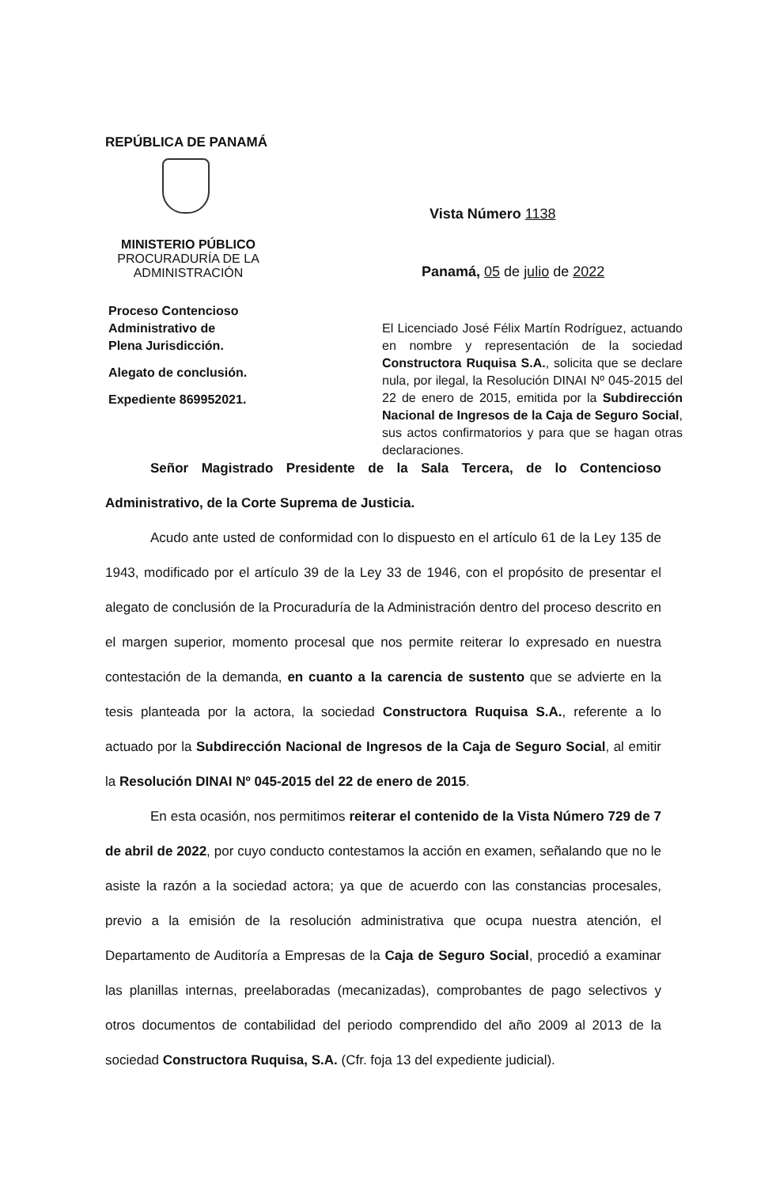REPÚBLICA DE PANAMÁ
MINISTERIO PÚBLICO
PROCURADURÍA DE LA
ADMINISTRACIÓN
Proceso Contencioso
Administrativo de
Plena Jurisdicción.
Alegato de conclusión.
Expediente 869952021.
Vista Número 1138
Panamá, 05 de julio de 2022
El Licenciado José Félix Martín Rodríguez, actuando en nombre y representación de la sociedad Constructora Ruquisa S.A., solicita que se declare nula, por ilegal, la Resolución DINAI Nº 045-2015 del 22 de enero de 2015, emitida por la Subdirección Nacional de Ingresos de la Caja de Seguro Social, sus actos confirmatorios y para que se hagan otras declaraciones.
Señor Magistrado Presidente de la Sala Tercera, de lo Contencioso Administrativo, de la Corte Suprema de Justicia.
Acudo ante usted de conformidad con lo dispuesto en el artículo 61 de la Ley 135 de 1943, modificado por el artículo 39 de la Ley 33 de 1946, con el propósito de presentar el alegato de conclusión de la Procuraduría de la Administración dentro del proceso descrito en el margen superior, momento procesal que nos permite reiterar lo expresado en nuestra contestación de la demanda, en cuanto a la carencia de sustento que se advierte en la tesis planteada por la actora, la sociedad Constructora Ruquisa S.A., referente a lo actuado por la Subdirección Nacional de Ingresos de la Caja de Seguro Social, al emitir la Resolución DINAI Nº 045-2015 del 22 de enero de 2015.
En esta ocasión, nos permitimos reiterar el contenido de la Vista Número 729 de 7 de abril de 2022, por cuyo conducto contestamos la acción en examen, señalando que no le asiste la razón a la sociedad actora; ya que de acuerdo con las constancias procesales, previo a la emisión de la resolución administrativa que ocupa nuestra atención, el Departamento de Auditoría a Empresas de la Caja de Seguro Social, procedió a examinar las planillas internas, preelaboradas (mecanizadas), comprobantes de pago selectivos y otros documentos de contabilidad del periodo comprendido del año 2009 al 2013 de la sociedad Constructora Ruquisa, S.A. (Cfr. foja 13 del expediente judicial).